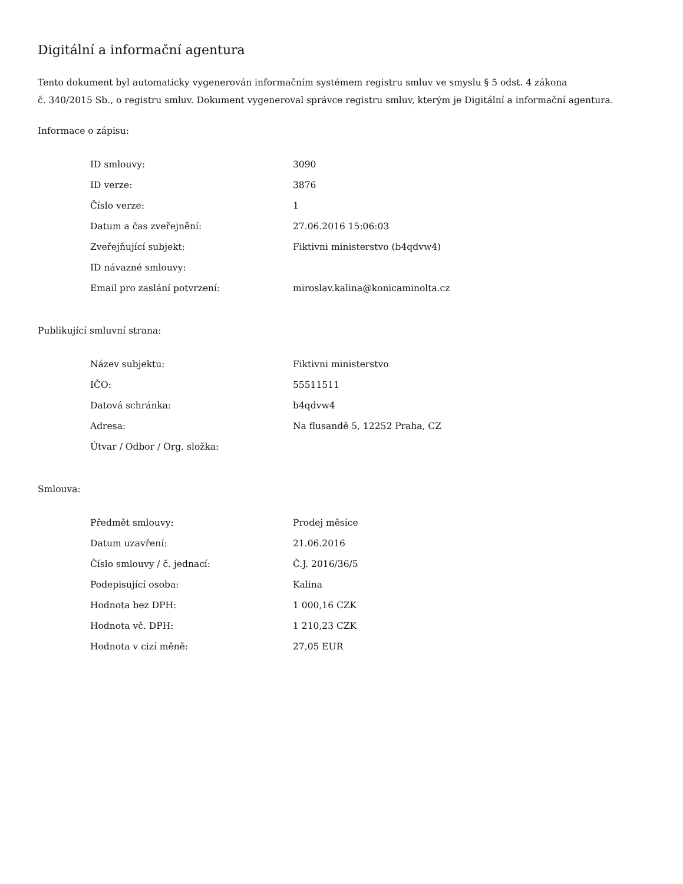Digitální a informační agentura
Tento dokument byl automaticky vygenerován informačním systémem registru smluv ve smyslu § 5 odst. 4 zákona
č. 340/2015 Sb., o registru smluv. Dokument vygeneroval správce registru smluv, kterým je Digitální a informační agentura.
Informace o zápisu:
| ID smlouvy: | 3090 |
| ID verze: | 3876 |
| Číslo verze: | 1 |
| Datum a čas zveřejnění: | 27.06.2016 15:06:03 |
| Zveřejňující subjekt: | Fiktivni ministerstvo (b4qdvw4) |
| ID návazné smlouvy: | |
| Email pro zaslání potvrzení: | miroslav.kalina@konicaminolta.cz |
Publikující smluvní strana:
| Název subjektu: | Fiktivni ministerstvo |
| IČO: | 55511511 |
| Datová schránka: | b4qdvw4 |
| Adresa: | Na flusandě 5, 12252 Praha, CZ |
| Útvar / Odbor / Org. složka: | |
Smlouva:
| Předmět smlouvy: | Prodej měsíce |
| Datum uzavření: | 21.06.2016 |
| Číslo smlouvy / č. jednací: | Č.J. 2016/36/5 |
| Podepisující osoba: | Kalina |
| Hodnota bez DPH: | 1 000,16 CZK |
| Hodnota vč. DPH: | 1 210,23 CZK |
| Hodnota v cizí měně: | 27,05 EUR |